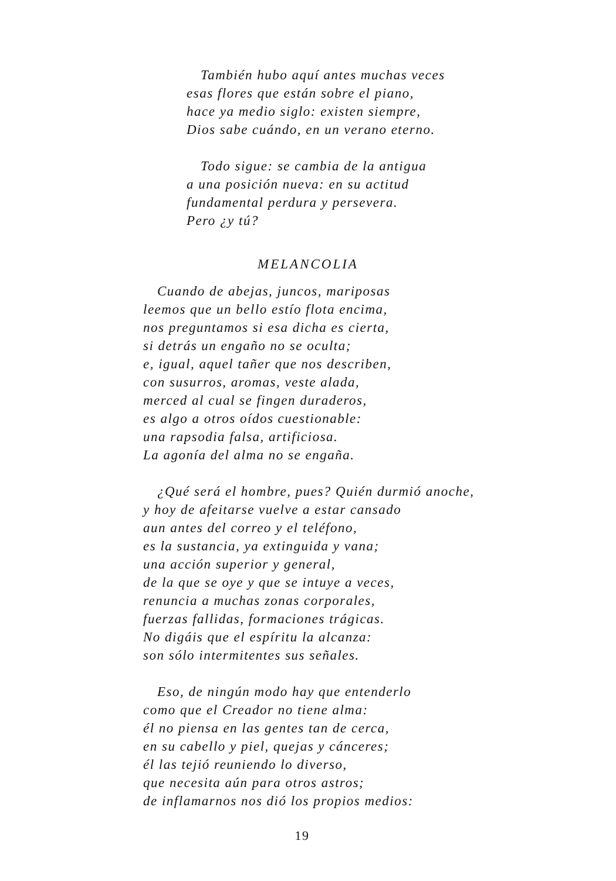También hubo aquí antes muchas veces
esas flores que están sobre el piano,
hace ya medio siglo: existen siempre,
Dios sabe cuándo, en un verano eterno.
Todo sigue: se cambia de la antigua
a una posición nueva: en su actitud
fundamental perdura y persevera.
Pero ¿y tú?
MELANCOLIA
Cuando de abejas, juncos, mariposas
leemos que un bello estío flota encima,
nos preguntamos si esa dicha es cierta,
si detrás un engaño no se oculta;
e, igual, aquel tañer que nos describen,
con susurros, aromas, veste alada,
merced al cual se fingen duraderos,
es algo a otros oídos cuestionable:
una rapsodia falsa, artificiosa.
La agonía del alma no se engaña.
¿Qué será el hombre, pues? Quién durmió anoche,
y hoy de afeitarse vuelve a estar cansado
aun antes del correo y el teléfono,
es la sustancia, ya extinguida y vana;
una acción superior y general,
de la que se oye y que se intuye a veces,
renuncia a muchas zonas corporales,
fuerzas fallidas, formaciones trágicas.
No digáis que el espíritu la alcanza:
son sólo intermitentes sus señales.
Eso, de ningún modo hay que entenderlo
como que el Creador no tiene alma:
él no piensa en las gentes tan de cerca,
en su cabello y piel, quejas y cánceres;
él las tejió reuniendo lo diverso,
que necesita aún para otros astros;
de inflamarnos nos dió los propios medios:
19